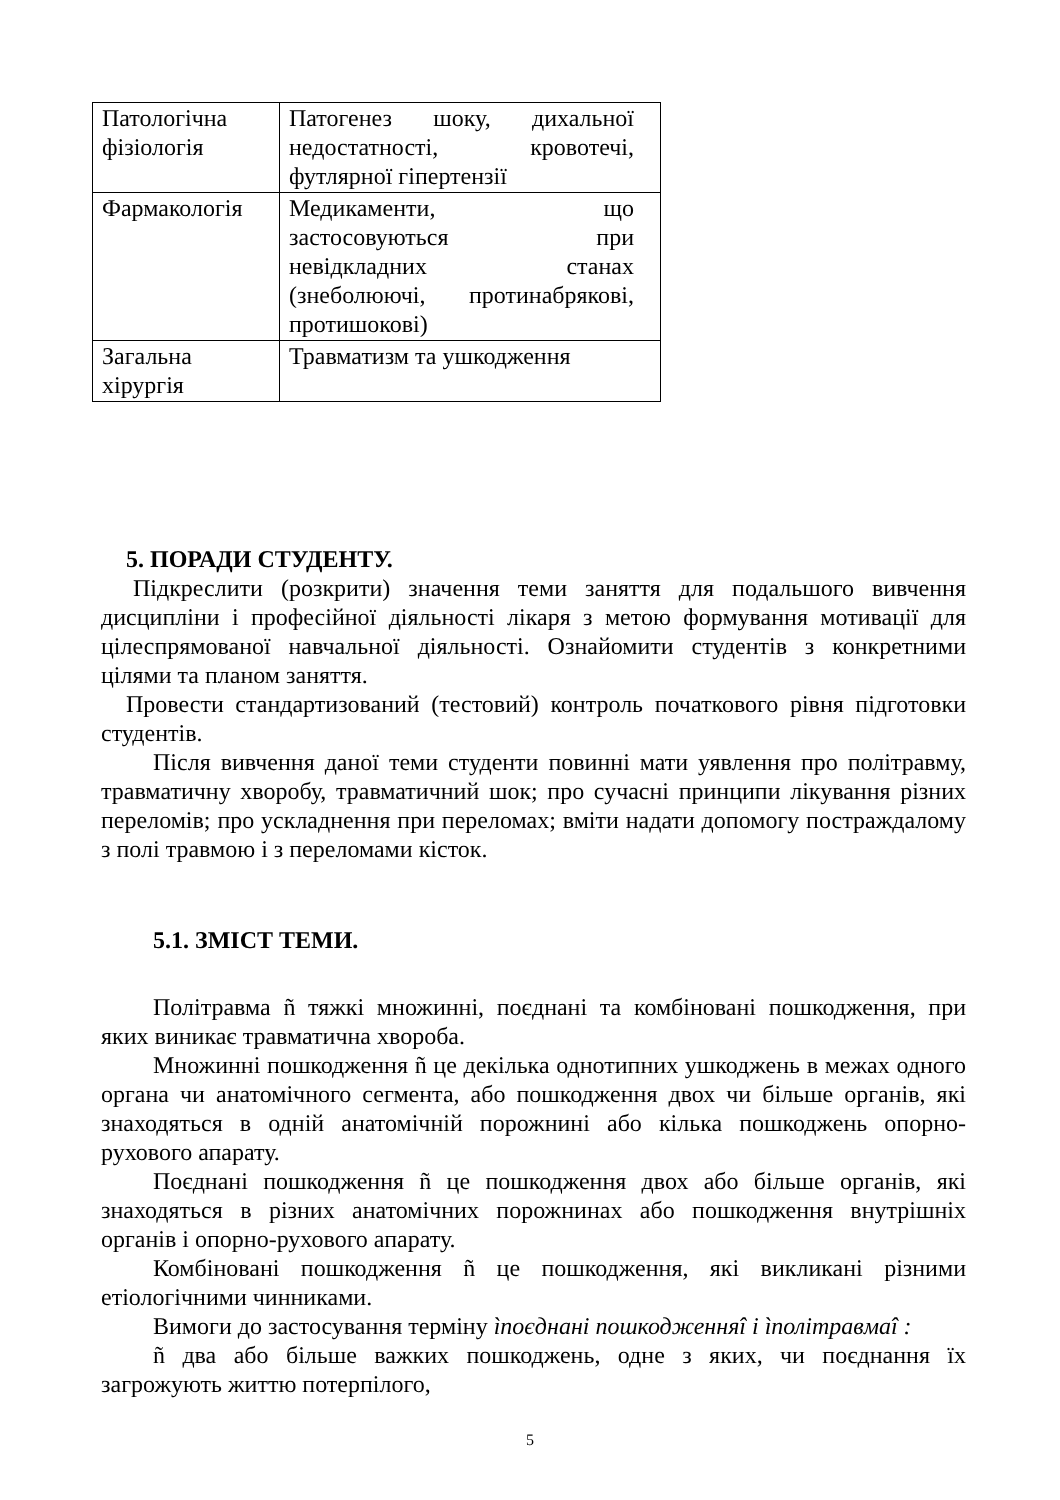| Патологічна фізіологія | Патогенез шоку, дихальної недостатності, кровотечі, футлярної гіпертензії |
| Фармакологія | Медикаменти, що застосовуються при невідкладних станах (знеболюючі, протинабрякові, протишокові) |
| Загальна хірургія | Травматизм та ушкодження |
5. ПОРАДИ СТУДЕНТУ.
Підкреслити (розкрити) значення теми заняття для подальшого вивчення дисципліни і професійної діяльності лікаря з метою формування мотивації для цілеспрямованої навчальної діяльності. Ознайомити студентів з конкретними цілями та планом заняття.
Провести стандартизований (тестовий) контроль початкового рівня підготовки студентів.
Після вивчення даної теми студенти повинні мати уявлення про політравму, травматичну хворобу, травматичний шок; про сучасні принципи лікування різних переломів; про ускладнення при переломах; вміти надати допомогу постраждалому з полі травмою і з переломами кісток.
5.1. ЗМІСТ ТЕМИ.
Політравма ñ тяжкі множинні, поєднані та комбіновані пошкодження, при яких виникає травматична хвороба.
Множинні пошкодження ñ це декілька однотипних ушкоджень в межах одного органа чи анатомічного сегмента, або пошкодження двох чи більше органів, які знаходяться в одній анатомічній порожнині або кілька пошкоджень опорно-рухового апарату.
Поєднані пошкодження ñ це пошкодження двох або більше органів, які знаходяться в різних анатомічних порожнинах або пошкодження внутрішніх органів і опорно-рухового апарату.
Комбіновані пошкодження ñ це пошкодження, які викликані різними етіологічними чинниками.
Вимоги до застосування терміну ìпоєднані пошкодженняî і ìполітравмаî :
ñ два або більше важких пошкоджень, одне з яких, чи поєднання їх загрожують життю потерпілого,
5